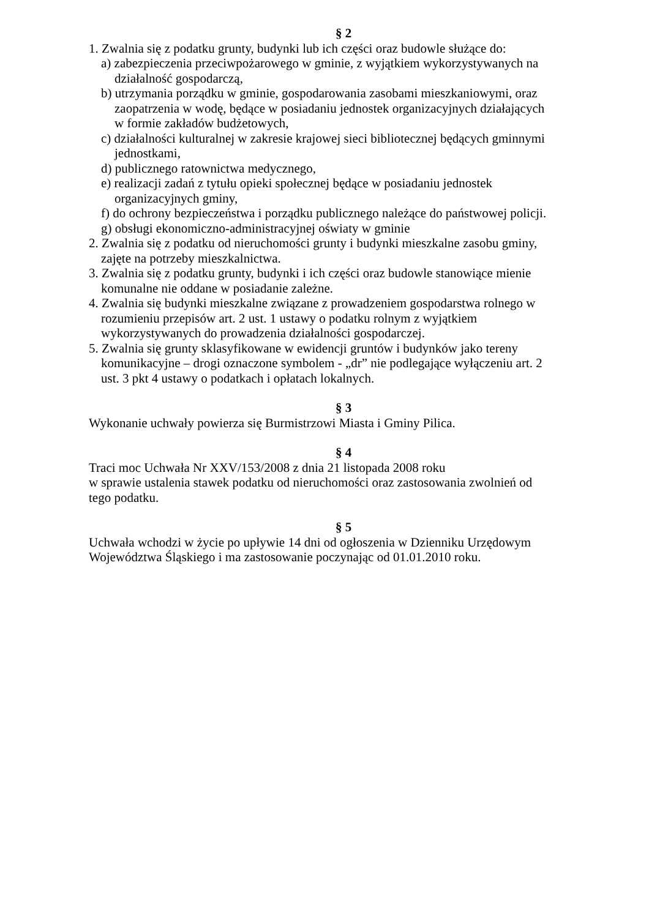§ 2
1. Zwalnia się z podatku grunty, budynki lub ich części oraz budowle służące do:
a) zabezpieczenia przeciwpożarowego w gminie, z wyjątkiem wykorzystywanych na działalność gospodarczą,
b) utrzymania porządku w gminie, gospodarowania zasobami mieszkaniowymi, oraz zaopatrzenia w wodę, będące w posiadaniu jednostek organizacyjnych działających w formie zakładów budżetowych,
c) działalności kulturalnej w zakresie krajowej sieci bibliotecznej będących gminnymi jednostkami,
d) publicznego ratownictwa medycznego,
e) realizacji zadań z tytułu opieki społecznej będące w posiadaniu jednostek organizacyjnych gminy,
f) do ochrony bezpieczeństwa i porządku publicznego należące do państwowej policji.
g) obsługi ekonomiczno-administracyjnej oświaty w gminie
2. Zwalnia się z podatku od nieruchomości grunty i budynki mieszkalne zasobu gminy, zajęte na potrzeby mieszkalnictwa.
3. Zwalnia się z podatku grunty, budynki i ich części oraz budowle stanowiące mienie komunalne nie oddane w posiadanie zależne.
4. Zwalnia się budynki mieszkalne związane z prowadzeniem gospodarstwa rolnego w rozumieniu przepisów art. 2 ust. 1 ustawy o podatku rolnym z wyjątkiem wykorzystywanych do prowadzenia działalności gospodarczej.
5. Zwalnia się grunty sklasyfikowane w ewidencji gruntów i budynków jako tereny komunikacyjne – drogi oznaczone symbolem - „dr” nie podlegające wyłączeniu art. 2 ust. 3 pkt 4 ustawy o podatkach i opłatach lokalnych.
§ 3
Wykonanie uchwały powierza się Burmistrzowi Miasta i Gminy Pilica.
§ 4
Traci moc Uchwała Nr XXV/153/2008 z dnia 21 listopada 2008 roku
w sprawie ustalenia stawek podatku od nieruchomości oraz zastosowania zwolnień od tego podatku.
§ 5
Uchwała wchodzi w życie po upływie 14 dni od ogłoszenia w Dzienniku Urzędowym Województwa Śląskiego i ma zastosowanie poczynając od 01.01.2010 roku.